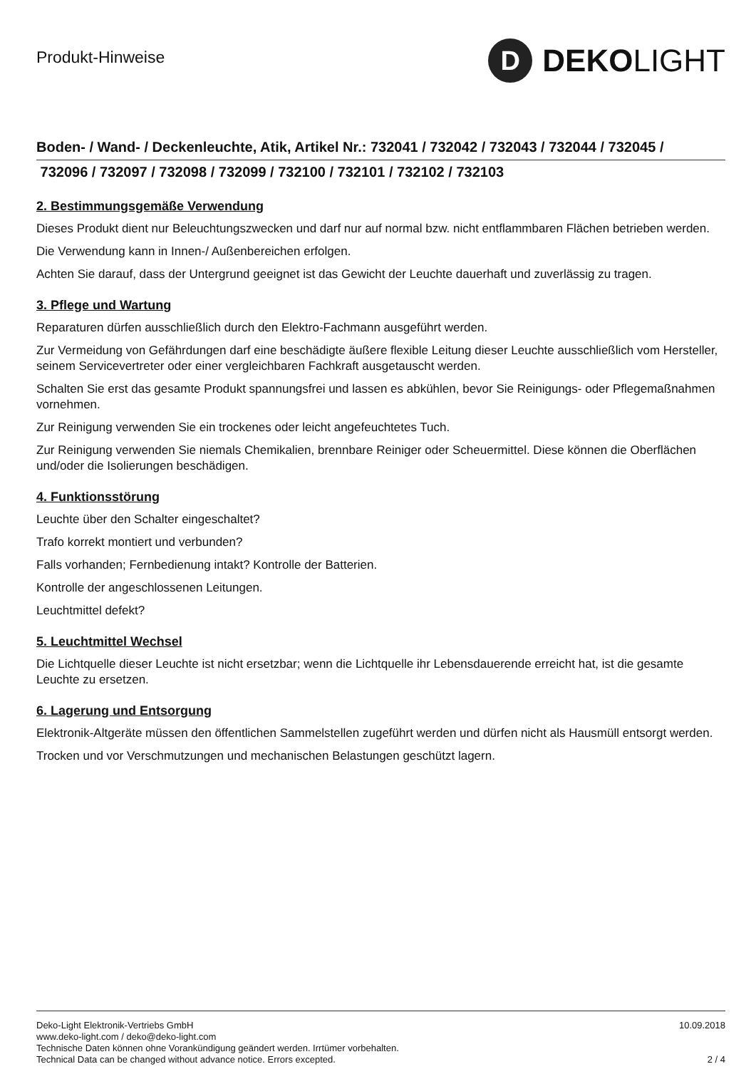Produkt-Hinweise
D
DEKOLIGHT
Boden- / Wand- / Deckenleuchte, Atik, Artikel Nr.: 732041 / 732042 / 732043 / 732044 / 732045 /
732096 / 732097 / 732098 / 732099 / 732100 / 732101 / 732102 / 732103
2. Bestimmungsgemäße Verwendung
Dieses Produkt dient nur Beleuchtungszwecken und darf nur auf normal bzw. nicht entflammbaren Flächen betrieben werden.
Die Verwendung kann in Innen-/ Außenbereichen erfolgen.
Achten Sie darauf, dass der Untergrund geeignet ist das Gewicht der Leuchte dauerhaft und zuverlässig zu tragen.
3. Pflege und Wartung
Reparaturen dürfen ausschließlich durch den Elektro-Fachmann ausgeführt werden.
Zur Vermeidung von Gefährdungen darf eine beschädigte äußere flexible Leitung dieser Leuchte ausschließlich vom Hersteller, seinem Servicevertreter oder einer vergleichbaren Fachkraft ausgetauscht werden.
Schalten Sie erst das gesamte Produkt spannungsfrei und lassen es abkühlen, bevor Sie Reinigungs- oder Pflegemaßnahmen vornehmen.
Zur Reinigung verwenden Sie ein trockenes oder leicht angefeuchtetes Tuch.
Zur Reinigung verwenden Sie niemals Chemikalien, brennbare Reiniger oder Scheuermittel. Diese können die Oberflächen und/oder die Isolierungen beschädigen.
4. Funktionsstörung
Leuchte über den Schalter eingeschaltet?
Trafo korrekt montiert und verbunden?
Falls vorhanden; Fernbedienung intakt? Kontrolle der Batterien.
Kontrolle der angeschlossenen Leitungen.
Leuchtmittel defekt?
5. Leuchtmittel Wechsel
Die Lichtquelle dieser Leuchte ist nicht ersetzbar; wenn die Lichtquelle ihr Lebensdauerende erreicht hat, ist die gesamte Leuchte zu ersetzen.
6. Lagerung und Entsorgung
Elektronik-Altgeräte müssen den öffentlichen Sammelstellen zugeführt werden und dürfen nicht als Hausmüll entsorgt werden.
Trocken und vor Verschmutzungen und mechanischen Belastungen geschützt lagern.
Deko-Light Elektronik-Vertriebs GmbH
www.deko-light.com / deko@deko-light.com
Technische Daten können ohne Vorankündigung geändert werden. Irrtümer vorbehalten.
Technical Data can be changed without advance notice. Errors excepted.
10.09.2018
2 / 4